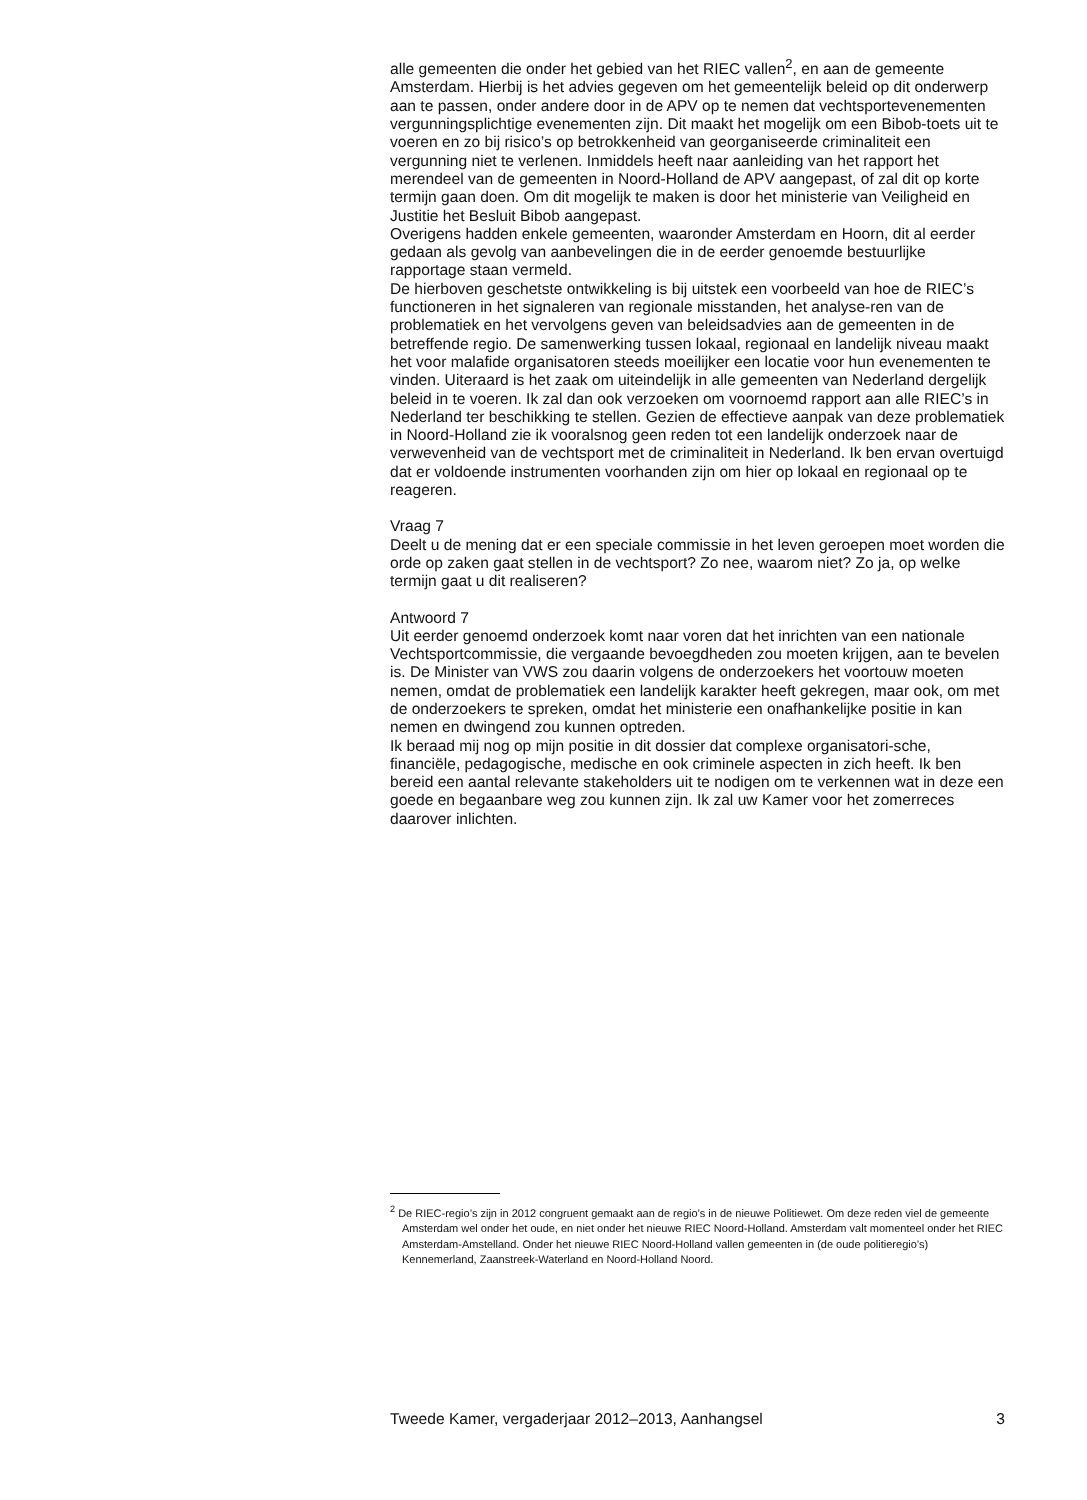alle gemeenten die onder het gebied van het RIEC vallen<sup>2</sup>, en aan de gemeente Amsterdam. Hierbij is het advies gegeven om het gemeentelijk beleid op dit onderwerp aan te passen, onder andere door in de APV op te nemen dat vechtsportevenementen vergunningsplichtige evenementen zijn. Dit maakt het mogelijk om een Bibob-toets uit te voeren en zo bij risico’s op betrokkenheid van georganiseerde criminaliteit een vergunning niet te verlenen. Inmiddels heeft naar aanleiding van het rapport het merendeel van de gemeenten in Noord-Holland de APV aangepast, of zal dit op korte termijn gaan doen. Om dit mogelijk te maken is door het ministerie van Veiligheid en Justitie het Besluit Bibob aangepast.
Overigens hadden enkele gemeenten, waaronder Amsterdam en Hoorn, dit al eerder gedaan als gevolg van aanbevelingen die in de eerder genoemde bestuurlijke rapportage staan vermeld.
De hierboven geschetste ontwikkeling is bij uitstek een voorbeeld van hoe de RIEC’s functioneren in het signaleren van regionale misstanden, het analyse-ren van de problematiek en het vervolgens geven van beleidsadvies aan de gemeenten in de betreffende regio. De samenwerking tussen lokaal, regionaal en landelijk niveau maakt het voor malafide organisatoren steeds moeilijker een locatie voor hun evenementen te vinden. Uiteraard is het zaak om uiteindelijk in alle gemeenten van Nederland dergelijk beleid in te voeren. Ik zal dan ook verzoeken om voornoemd rapport aan alle RIEC’s in Nederland ter beschikking te stellen. Gezien de effectieve aanpak van deze problematiek in Noord-Holland zie ik vooralsnog geen reden tot een landelijk onderzoek naar de verwevenheid van de vechtsport met de criminaliteit in Nederland. Ik ben ervan overtuigd dat er voldoende instrumenten voorhanden zijn om hier op lokaal en regionaal op te reageren.
Vraag 7
Deelt u de mening dat er een speciale commissie in het leven geroepen moet worden die orde op zaken gaat stellen in de vechtsport? Zo nee, waarom niet? Zo ja, op welke termijn gaat u dit realiseren?
Antwoord 7
Uit eerder genoemd onderzoek komt naar voren dat het inrichten van een nationale Vechtsportcommissie, die vergaande bevoegdheden zou moeten krijgen, aan te bevelen is. De Minister van VWS zou daarin volgens de onderzoekers het voortouw moeten nemen, omdat de problematiek een landelijk karakter heeft gekregen, maar ook, om met de onderzoekers te spreken, omdat het ministerie een onafhankelijke positie in kan nemen en dwingend zou kunnen optreden.
Ik beraad mij nog op mijn positie in dit dossier dat complexe organisatori-sche, financiële, pedagogische, medische en ook criminele aspecten in zich heeft. Ik ben bereid een aantal relevante stakeholders uit te nodigen om te verkennen wat in deze een goede en begaanbare weg zou kunnen zijn. Ik zal uw Kamer voor het zomerreces daarover inlichten.
<sup>2</sup> De RIEC-regio’s zijn in 2012 congruent gemaakt aan de regio’s in de nieuwe Politiewet. Om deze reden viel de gemeente Amsterdam wel onder het oude, en niet onder het nieuwe RIEC Noord-Holland. Amsterdam valt momenteel onder het RIEC Amsterdam-Amstelland. Onder het nieuwe RIEC Noord-Holland vallen gemeenten in (de oude politieregio’s) Kennemerland, Zaanstreek-Waterland en Noord-Holland Noord.
Tweede Kamer, vergaderjaar 2012–2013, Aanhangsel 3